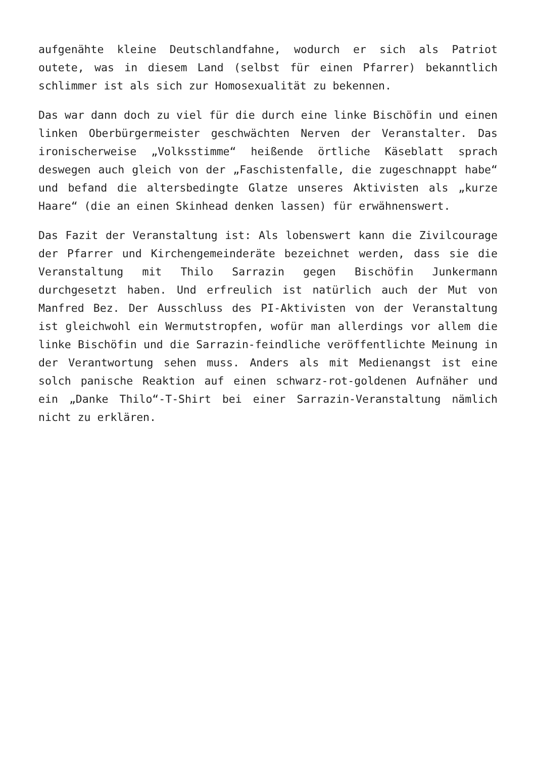aufgenähte kleine Deutschlandfahne, wodurch er sich als Patriot outete, was in diesem Land (selbst für einen Pfarrer) bekanntlich schlimmer ist als sich zur Homosexualität zu bekennen.
Das war dann doch zu viel für die durch eine linke Bischöfin und einen linken Oberbürgermeister geschwächten Nerven der Veranstalter. Das ironischerweise „Volksstimme“ heißende örtliche Käseblatt sprach deswegen auch gleich von der „Faschistenfalle, die zugeschnappt habe“ und befand die altersbedingte Glatze unseres Aktivisten als „kurze Haare“ (die an einen Skinhead denken lassen) für erwähnenswert.
Das Fazit der Veranstaltung ist: Als lobenswert kann die Zivilcourage der Pfarrer und Kirchengemeinderäte bezeichnet werden, dass sie die Veranstaltung mit Thilo Sarrazin gegen Bischöfin Junkermann durchgesetzt haben. Und erfreulich ist natürlich auch der Mut von Manfred Bez. Der Ausschluss des PI-Aktivisten von der Veranstaltung ist gleichwohl ein Wermutstropfen, wofür man allerdings vor allem die linke Bischöfin und die Sarrazin-feindliche veröffentlichte Meinung in der Verantwortung sehen muss. Anders als mit Medienangst ist eine solch panische Reaktion auf einen schwarz-rot-goldenen Aufnäher und ein „Danke Thilo“-T-Shirt bei einer Sarrazin-Veranstaltung nämlich nicht zu erklären.